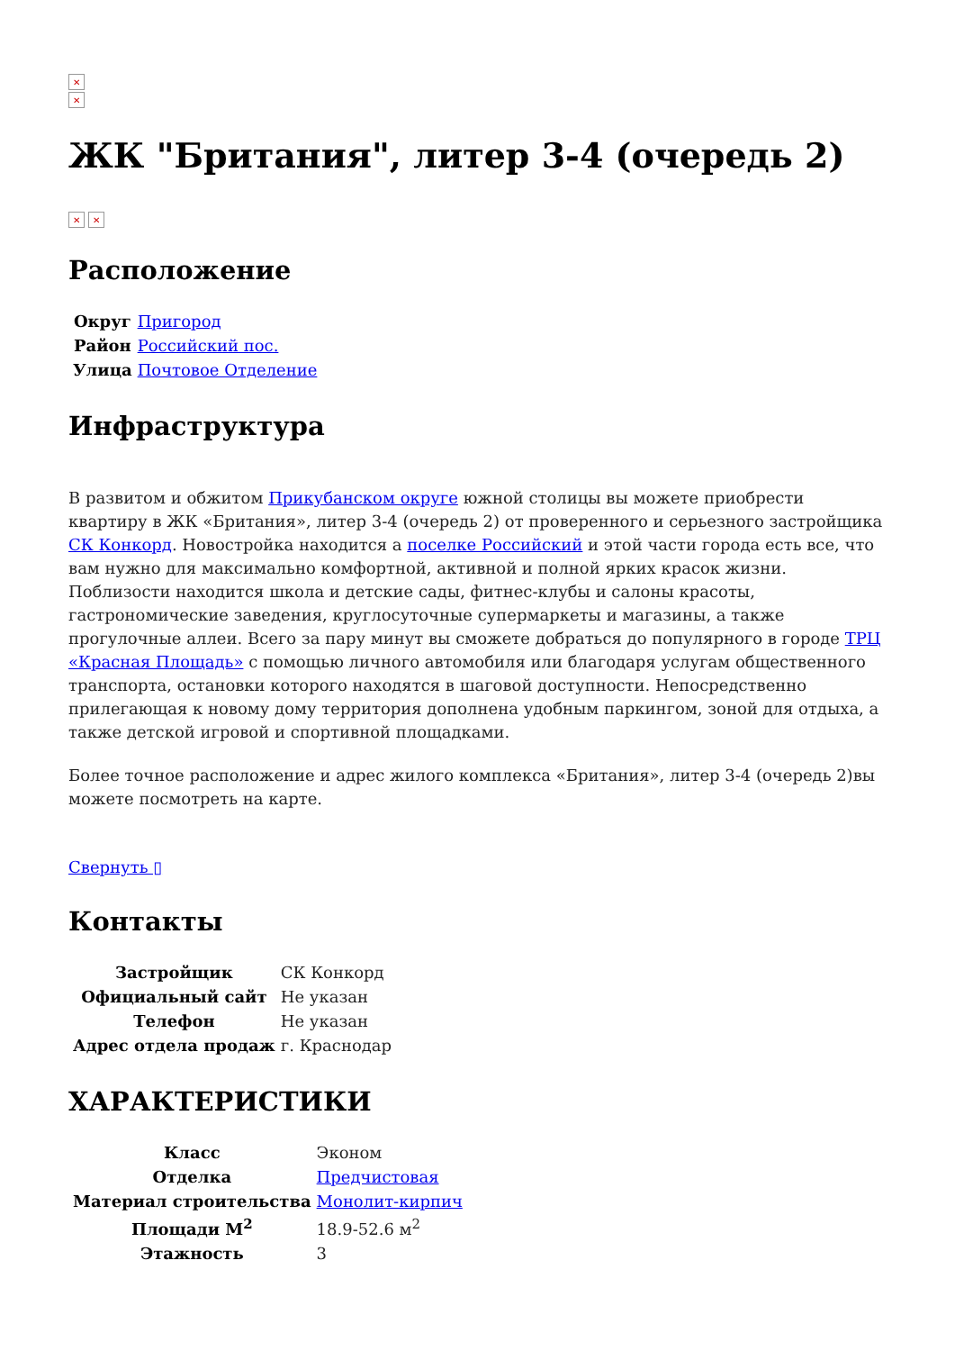✕
✕
ЖК "Британия", литер 3-4 (очередь 2)
✕ ✕
Расположение
| Округ | Пригород |
| Район | Российский пос. |
| Улица | Почтовое Отделение |
Инфраструктура
В развитом и обжитом Прикубанском округе южной столицы вы можете приобрести квартиру в ЖК «Британия», литер 3-4 (очередь 2) от проверенного и серьезного застройщика СК Конкорд. Новостройка находится а поселке Российский и этой части города есть все, что вам нужно для максимально комфортной, активной и полной ярких красок жизни. Поблизости находится школа и детские сады, фитнес-клубы и салоны красоты, гастрономические заведения, круглосуточные супермаркеты и магазины, а также прогулочные аллеи. Всего за пару минут вы сможете добраться до популярного в городе ТРЦ «Красная Площадь» с помощью личного автомобиля или благодаря услугам общественного транспорта, остановки которого находятся в шаговой доступности. Непосредственно прилегающая к новому дому территория дополнена удобным паркингом, зоной для отдыха, а также детской игровой и спортивной площадками.
Более точное расположение и адрес жилого комплекса «Британия», литер 3-4 (очередь 2)вы можете посмотреть на карте.
Свернуть ▯
Контакты
| Застройщик | СК Конкорд |
| Официальный сайт | Не указан |
| Телефон | Не указан |
| Адрес отдела продаж | г. Краснодар |
ХАРАКТЕРИСТИКИ
| Класс | Эконом |
| Отделка | Предчистовая |
| Материал строительства | Монолит-кирпич |
| Площади М<sup>2</sup> | 18.9-52.6 м<sup>2</sup> |
| Этажность | 3 |